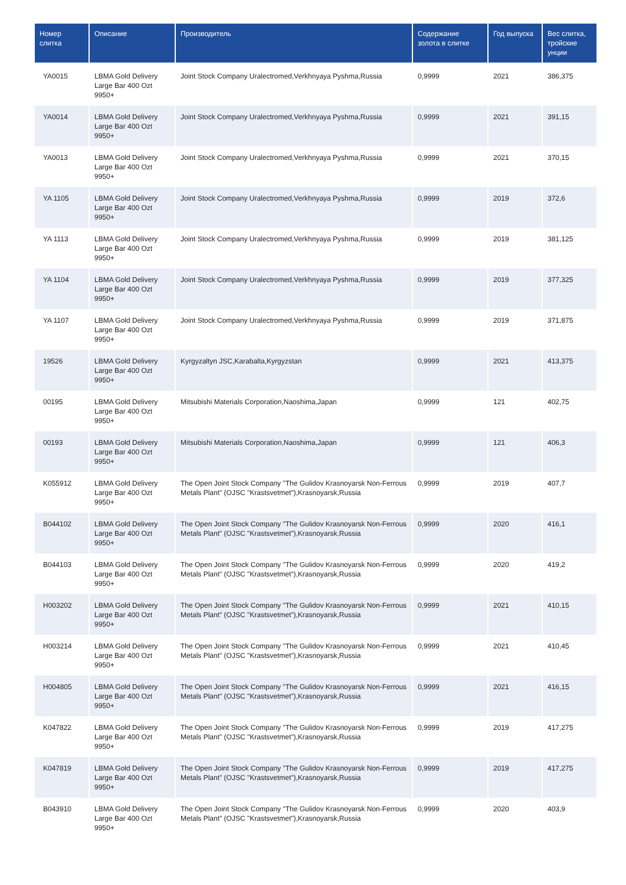| Номер слитка | Описание | Производитель | Содержание золота в слитке | Год выпуска | Вес слитка, тройские унции |
| --- | --- | --- | --- | --- | --- |
| YA0015 | LBMA Gold Delivery Large Bar 400 Ozt 9950+ | Joint Stock Company Uralectromed,Verkhnyaya Pyshma,Russia | 0,9999 | 2021 | 386,375 |
| YA0014 | LBMA Gold Delivery Large Bar 400 Ozt 9950+ | Joint Stock Company Uralectromed,Verkhnyaya Pyshma,Russia | 0,9999 | 2021 | 391,15 |
| YA0013 | LBMA Gold Delivery Large Bar 400 Ozt 9950+ | Joint Stock Company Uralectromed,Verkhnyaya Pyshma,Russia | 0,9999 | 2021 | 370,15 |
| YA 1105 | LBMA Gold Delivery Large Bar 400 Ozt 9950+ | Joint Stock Company Uralectromed,Verkhnyaya Pyshma,Russia | 0,9999 | 2019 | 372,6 |
| YA 1113 | LBMA Gold Delivery Large Bar 400 Ozt 9950+ | Joint Stock Company Uralectromed,Verkhnyaya Pyshma,Russia | 0,9999 | 2019 | 381,125 |
| YA 1104 | LBMA Gold Delivery Large Bar 400 Ozt 9950+ | Joint Stock Company Uralectromed,Verkhnyaya Pyshma,Russia | 0,9999 | 2019 | 377,325 |
| YA 1107 | LBMA Gold Delivery Large Bar 400 Ozt 9950+ | Joint Stock Company Uralectromed,Verkhnyaya Pyshma,Russia | 0,9999 | 2019 | 371,875 |
| 19526 | LBMA Gold Delivery Large Bar 400 Ozt 9950+ | Kyrgyzaltyn JSC,Karabalta,Kyrgyzstan | 0,9999 | 2021 | 413,375 |
| 00195 | LBMA Gold Delivery Large Bar 400 Ozt 9950+ | Mitsubishi Materials Corporation,Naoshima,Japan | 0,9999 | 121 | 402,75 |
| 00193 | LBMA Gold Delivery Large Bar 400 Ozt 9950+ | Mitsubishi Materials Corporation,Naoshima,Japan | 0,9999 | 121 | 406,3 |
| K055912 | LBMA Gold Delivery Large Bar 400 Ozt 9950+ | The Open Joint Stock Company "The Gulidov Krasnoyarsk Non-Ferrous Metals Plant" (OJSC "Krastsvetmet"),Krasnoyarsk,Russia | 0,9999 | 2019 | 407,7 |
| B044102 | LBMA Gold Delivery Large Bar 400 Ozt 9950+ | The Open Joint Stock Company "The Gulidov Krasnoyarsk Non-Ferrous Metals Plant" (OJSC "Krastsvetmet"),Krasnoyarsk,Russia | 0,9999 | 2020 | 416,1 |
| B044103 | LBMA Gold Delivery Large Bar 400 Ozt 9950+ | The Open Joint Stock Company "The Gulidov Krasnoyarsk Non-Ferrous Metals Plant" (OJSC "Krastsvetmet"),Krasnoyarsk,Russia | 0,9999 | 2020 | 419,2 |
| H003202 | LBMA Gold Delivery Large Bar 400 Ozt 9950+ | The Open Joint Stock Company "The Gulidov Krasnoyarsk Non-Ferrous Metals Plant" (OJSC "Krastsvetmet"),Krasnoyarsk,Russia | 0,9999 | 2021 | 410,15 |
| H003214 | LBMA Gold Delivery Large Bar 400 Ozt 9950+ | The Open Joint Stock Company "The Gulidov Krasnoyarsk Non-Ferrous Metals Plant" (OJSC "Krastsvetmet"),Krasnoyarsk,Russia | 0,9999 | 2021 | 410,45 |
| H004805 | LBMA Gold Delivery Large Bar 400 Ozt 9950+ | The Open Joint Stock Company "The Gulidov Krasnoyarsk Non-Ferrous Metals Plant" (OJSC "Krastsvetmet"),Krasnoyarsk,Russia | 0,9999 | 2021 | 416,15 |
| K047822 | LBMA Gold Delivery Large Bar 400 Ozt 9950+ | The Open Joint Stock Company "The Gulidov Krasnoyarsk Non-Ferrous Metals Plant" (OJSC "Krastsvetmet"),Krasnoyarsk,Russia | 0,9999 | 2019 | 417,275 |
| K047819 | LBMA Gold Delivery Large Bar 400 Ozt 9950+ | The Open Joint Stock Company "The Gulidov Krasnoyarsk Non-Ferrous Metals Plant" (OJSC "Krastsvetmet"),Krasnoyarsk,Russia | 0,9999 | 2019 | 417,275 |
| B043910 | LBMA Gold Delivery Large Bar 400 Ozt 9950+ | The Open Joint Stock Company "The Gulidov Krasnoyarsk Non-Ferrous Metals Plant" (OJSC "Krastsvetmet"),Krasnoyarsk,Russia | 0,9999 | 2020 | 403,9 |